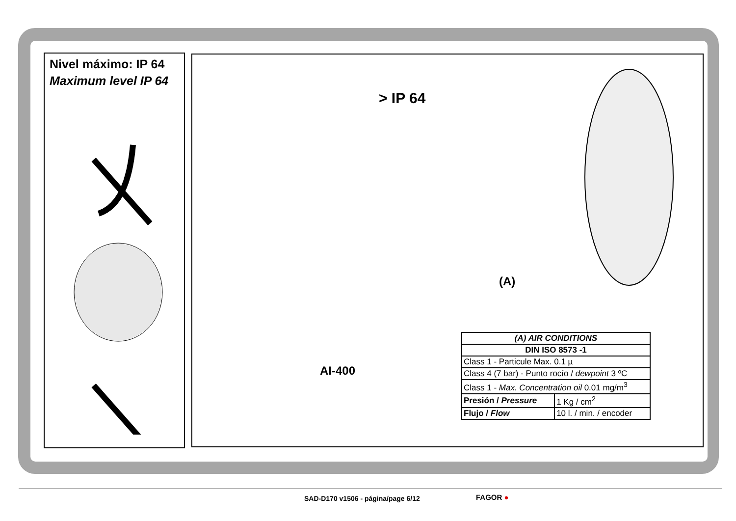Nivel máximo: IP 64
Maximum level IP 64
> IP 64
(A)
AI-400
| (A) AIR CONDITIONS | |
| --- | --- |
| DIN ISO 8573 -1 | |
| Class 1 - Particule Max. 0.1 µ | |
| Class 4 (7 bar) - Punto rocío / dewpoint 3 ºC | |
| Class 1 - Max. Concentration oil 0.01 mg/m<sup>3</sup> | |
| Presión / Pressure | 1 Kg / cm<sup>2</sup> |
| Flujo / Flow | 10 l. / min. / encoder |
SAD-D170 v1506 - página/page 6/12
FAGOR ●